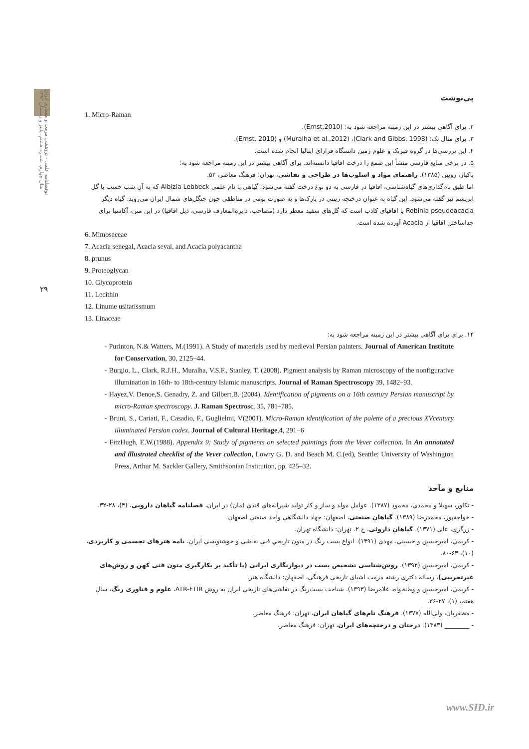دوفصلنامه علمی - پژوهشی مرمت و معماری ایران
سال چهارم، شماره هشتم، پاییز و زمستان ۱۳۹۳
۲۹
پی‌نوشت
1. Micro-Raman
۲. برای آگاهی بیشتر در این زمینه مراجعه شود به: (Ernst,2010).
۳. برای مثال نک: (Clark and Gibbs, 1998)، (Muralha et al.,2012) و (Ernst, 2010).
۴. این بررسی‌ها در گروه فیزیک و علوم زمین دانشگاه فرارای ایتالیا انجام شده است.
۵. در برخی منابع فارسی منشأ این صمغ را درخت اقاقیا دانسته‌اند. برای آگاهی بیشتر در این زمینه مراجعه شود به:
پاکباز، رویین (۱۳۸۵). راهنمای مواد و اسلوب‌ها در طراحی و نقاشی، تهران: فرهنگ معاصر، ۵۲.
اما طبق نام‌گذاری‌های گیاه‌شناسی، اقاقیا در فارسی به دو نوع درخت گفته می‌شود: گیاهی با نام علمی Albizia Lebbeck که به آن شب خسب یا گل ابریشم نیز گفته می‌شود. این گیاه به عنوان درختچه زینتی در پارک‌ها و به صورت بومی در مناطقی چون جنگل‌های شمال ایران می‌روید. گیاه دیگر Robinia pseudoacacia یا اقاقیای کاذب است که گل‌های سفید معطر دارد (مصاحب، دایره‌المعارف فارسی، ذیل اقاقیا) در این متن، آکاسیا برای جداساختن اقاقیا از Acacia آورده شده است.
6. Mimosaceae
7. Acacia senegal, Acacia seyal, and Acacia polyacantha
8. prunus
9. Proteoglycan
10. Glycoprotein
11. Lecithin
12. Linume usitatissmum
13. Linaceae
۱۴. برای برای آگاهی بیشتر در این زمینه مراجعه شود به:
- Purinton, N.& Watters, M.(1991). A Study of materials used by medieval Persian painters. Journal of American Institute for Conservation, 30, 2125–44.
- Burgio, L., Clark, R.J.H., Muralha, V.S.F., Stanley, T. (2008). Pigment analysis by Raman microscopy of the nonfigurative illumination in 16th- to 18th-century Islamic manuscripts. Journal of Raman Spectroscopy 39, 1482–93.
- Hayez,V. Denoe,S. Genadry, Z. and Gilbert,B. (2004). Identification of pigments on a 16th century Persian manuscript by micro-Raman spectroscopy. J. Raman Spectrosc, 35, 781–785.
- Bruni, S., Cariati, F., Casadio, F., Guglielmi, V(2001). Micro-Raman identification of the palette of a precious XVcentury illuminated Persian codex. Journal of Cultural Heritage,4, 291−6
- FitzHugh, E.W.(1988). Appendix 9: Study of pigments on selected paintings from the Vever collection. In An annotated and illustrated checklist of the Vever collection, Lowry G. D. and Beach M. C.(ed), Seattle: University of Washington Press, Arthur M. Sackler Gallery, Smithsonian Institution, pp. 425–32.
منابع و مآخذ
- تکاور، سهیلا و محمدی، محمود (۱۳۸۷). عوامل مولد و ساز و کار تولید شیرابه‌های قندی (مان) در ایران، فصلنامه گیاهان دارویی، (۴)، ۲۸-۳۲.
- خواجه‌پور، محمدرضا (۱۳۸۹). گیاهان صنعتی، اصفهان: جهاد دانشگاهی واحد صنعتی اصفهان.
- زرگری، علی (۱۳۷۱). گیاهان داروئی، ج ۲. تهران: دانشگاه تهران.
- کریمی، امیرحسین و حسینی، مهدی (۱۳۹۱). انواع بست رنگ در متون تاریخیِ فنی نقاشی و خوشنویسی ایران، نامه هنرهای تجسمی و کاربردی، (۱۰)، ۶۳-۸۰.
- کریمی، امیرحسین (۱۳۹۲). روش‌شناسی تشخیص بست در دیوارنگاری ایرانی (با تأکید بر بکارگیری متون فنی کهن و روش‌های غیرتخریبی)، رساله دکتری رشته مرمت اشیای تاریخی فرهنگی، اصفهان: دانشگاه هنر.
- کریمی، امیرحسین و وطنخواه، غلامرضا (۱۳۹۳). شناخت بست‌رنگ در نقاشی‌های تاریخی ایران به روش ATR-FTIR، علوم و فناوری رنگ، سال هفتم، (۱)، ۲۷-۳۶.
- مظفریان، ولی‌الله (۱۳۷۷). فرهنگ نام‌های گیاهان ایران، تهران: فرهنگ معاصر.
- ________ (۱۳۸۳). درختان و درختچه‌های ایران، تهران: فرهنگ معاصر.
www.SID.ir